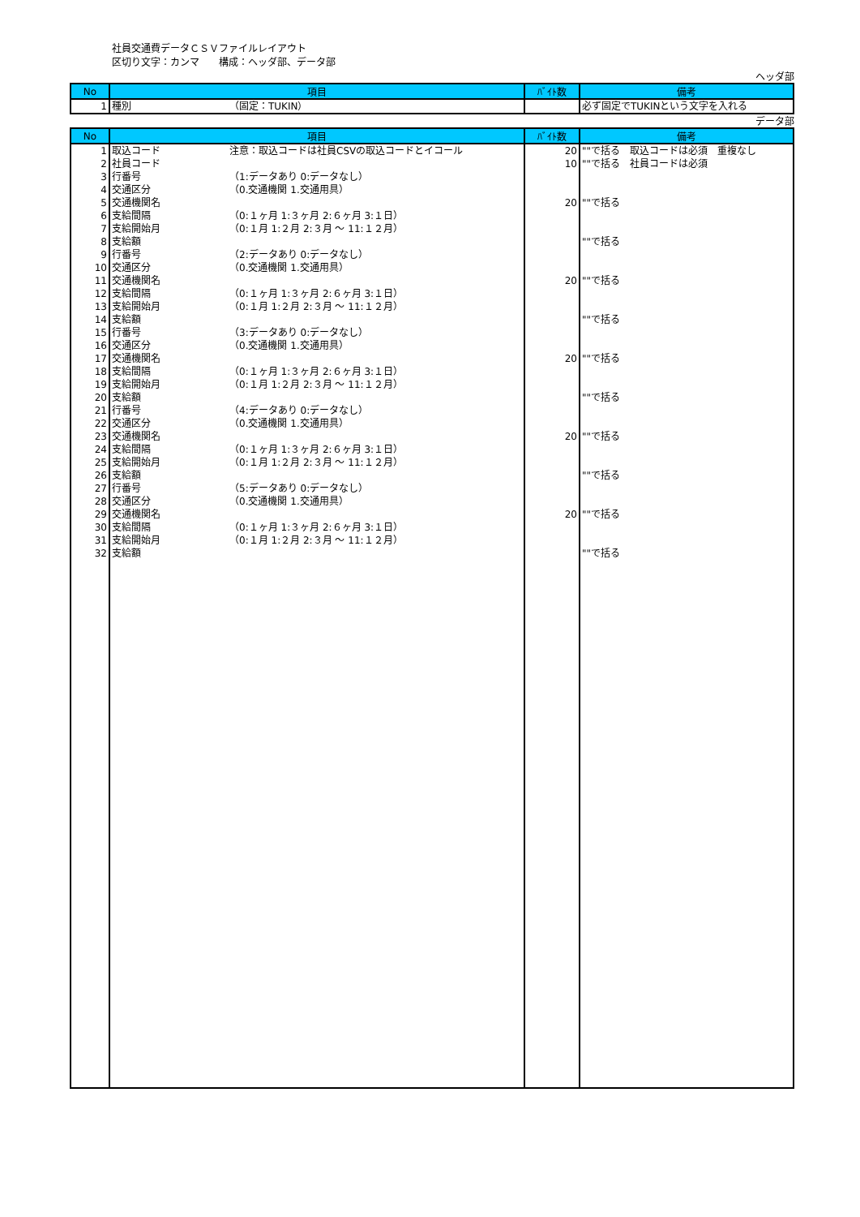社員交通費データＣＳＶファイルレイアウト
区切り文字：カンマ　　構成：ヘッダ部、データ部
ヘッダ部
| No | 項目 | ﾊﾞｲﾄ数 | 備考 |
| --- | --- | --- | --- |
| 1 | 種別 （固定：TUKIN） | | 必ず固定でTUKINという文字を入れる |
データ部
| No | 項目 | ﾊﾞｲﾄ数 | 備考 |
| --- | --- | --- | --- |
| 1 | 取込コード 注意：取込コードは社員CSVの取込コードとイコール | 20 | ""で括る 取込コードは必須 重複なし |
| 2 | 社員コード | 10 | ""で括る 社員コードは必須 |
| 3 | 行番号 （1:データあり 0:データなし） | | |
| 4 | 交通区分 （0.交通機関 1.交通用具） | | |
| 5 | 交通機関名 | 20 | ""で括る |
| 6 | 支給間隔 （0:１ヶ月 1:３ヶ月 2:６ヶ月 3:１日） | | |
| 7 | 支給開始月 （0:１月 1:２月 2:３月 ～ 11:１２月） | | |
| 8 | 支給額 | | ""で括る |
| 9 | 行番号 （2:データあり 0:データなし） | | |
| 10 | 交通区分 （0.交通機関 1.交通用具） | | |
| 11 | 交通機関名 | 20 | ""で括る |
| 12 | 支給間隔 （0:１ヶ月 1:３ヶ月 2:６ヶ月 3:１日） | | |
| 13 | 支給開始月 （0:１月 1:２月 2:３月 ～ 11:１２月） | | |
| 14 | 支給額 | | ""で括る |
| 15 | 行番号 （3:データあり 0:データなし） | | |
| 16 | 交通区分 （0.交通機関 1.交通用具） | | |
| 17 | 交通機関名 | 20 | ""で括る |
| 18 | 支給間隔 （0:１ヶ月 1:３ヶ月 2:６ヶ月 3:１日） | | |
| 19 | 支給開始月 （0:１月 1:２月 2:３月 ～ 11:１２月） | | |
| 20 | 支給額 | | ""で括る |
| 21 | 行番号 （4:データあり 0:データなし） | | |
| 22 | 交通区分 （0.交通機関 1.交通用具） | | |
| 23 | 交通機関名 | 20 | ""で括る |
| 24 | 支給間隔 （0:１ヶ月 1:３ヶ月 2:６ヶ月 3:１日） | | |
| 25 | 支給開始月 （0:１月 1:２月 2:３月 ～ 11:１２月） | | |
| 26 | 支給額 | | ""で括る |
| 27 | 行番号 （5:データあり 0:データなし） | | |
| 28 | 交通区分 （0.交通機関 1.交通用具） | | |
| 29 | 交通機関名 | 20 | ""で括る |
| 30 | 支給間隔 （0:１ヶ月 1:３ヶ月 2:６ヶ月 3:１日） | | |
| 31 | 支給開始月 （0:１月 1:２月 2:３月 ～ 11:１２月） | | |
| 32 | 支給額 | | ""で括る |